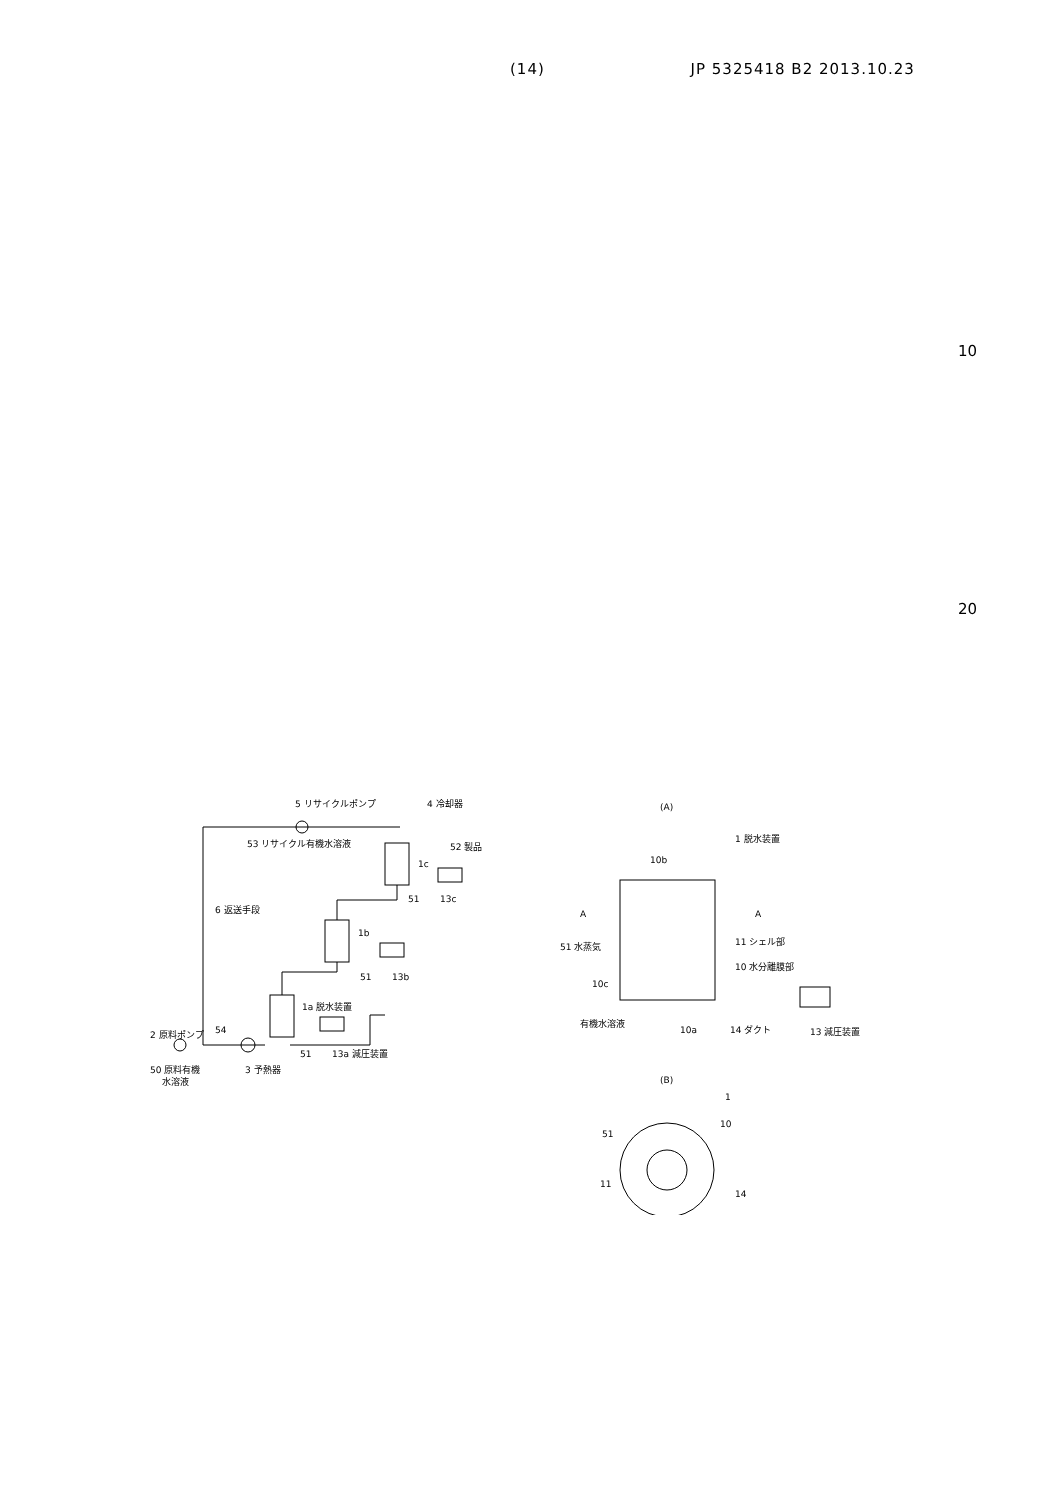(14) JP 5325418 B2 2013.10.23
10
20
5 リサイクルポンプ
4 冷却器
53 リサイクル有機水溶液
52 製品
1c
51
13c
6 返送手段
1b
51
13b
1a 脱水装置
2 原料ポンプ
54
51
13a 減圧装置
50 原料有機
水溶液
3 予熱器
(A)
1 脱水装置
10b
A
A
51 水蒸気
11 シェル部
10 水分離膜部
10c
有機水溶液
10a
14 ダクト
13 減圧装置
(B)
1
10
51
11
14